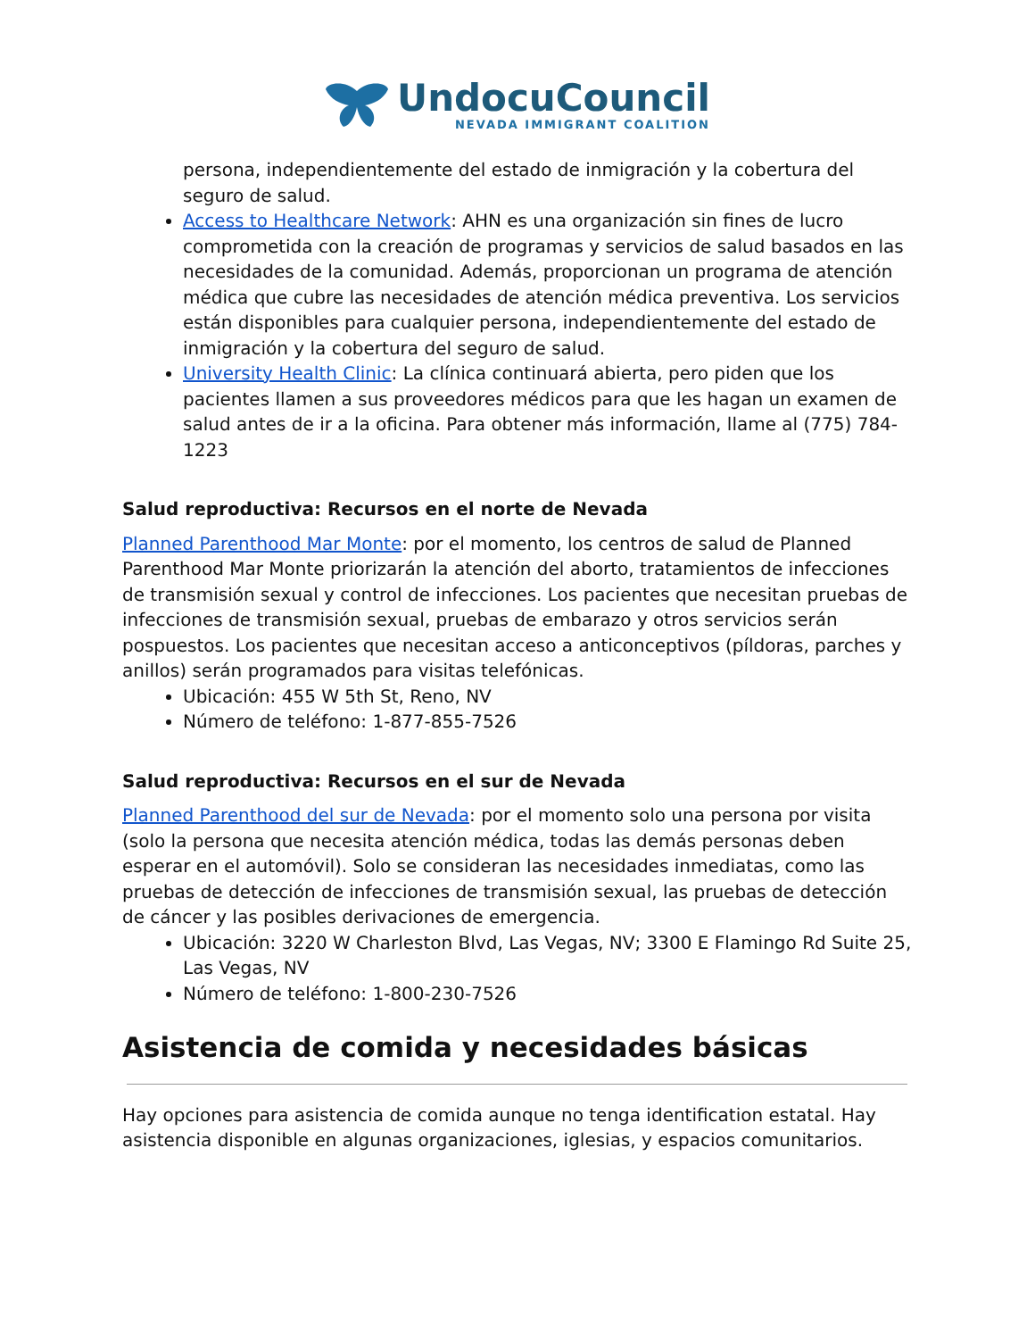UndocuCouncil
NEVADA IMMIGRANT COALITION
persona, independientemente del estado de inmigración y la cobertura del seguro de salud.
Access to Healthcare Network: AHN es una organización sin fines de lucro comprometida con la creación de programas y servicios de salud basados en las necesidades de la comunidad. Además, proporcionan un programa de atención médica que cubre las necesidades de atención médica preventiva. Los servicios están disponibles para cualquier persona, independientemente del estado de inmigración y la cobertura del seguro de salud.
University Health Clinic: La clínica continuará abierta, pero piden que los pacientes llamen a sus proveedores médicos para que les hagan un examen de salud antes de ir a la oficina. Para obtener más información, llame al (775) 784-1223
Salud reproductiva: Recursos en el norte de Nevada
Planned Parenthood Mar Monte: por el momento, los centros de salud de Planned Parenthood Mar Monte priorizarán la atención del aborto, tratamientos de infecciones de transmisión sexual y control de infecciones. Los pacientes que necesitan pruebas de infecciones de transmisión sexual, pruebas de embarazo y otros servicios serán pospuestos. Los pacientes que necesitan acceso a anticonceptivos (píldoras, parches y anillos) serán programados para visitas telefónicas.
Ubicación: 455 W 5th St, Reno, NV
Número de teléfono: 1-877-855-7526
Salud reproductiva: Recursos en el sur de Nevada
Planned Parenthood del sur de Nevada: por el momento solo una persona por visita (solo la persona que necesita atención médica, todas las demás personas deben esperar en el automóvil). Solo se consideran las necesidades inmediatas, como las pruebas de detección de infecciones de transmisión sexual, las pruebas de detección de cáncer y las posibles derivaciones de emergencia.
Ubicación: 3220 W Charleston Blvd, Las Vegas, NV; 3300 E Flamingo Rd Suite 25, Las Vegas, NV
Número de teléfono: 1-800-230-7526
Asistencia de comida y necesidades básicas
Hay opciones para asistencia de comida aunque no tenga identification estatal. Hay asistencia disponible en algunas organizaciones, iglesias, y espacios comunitarios.